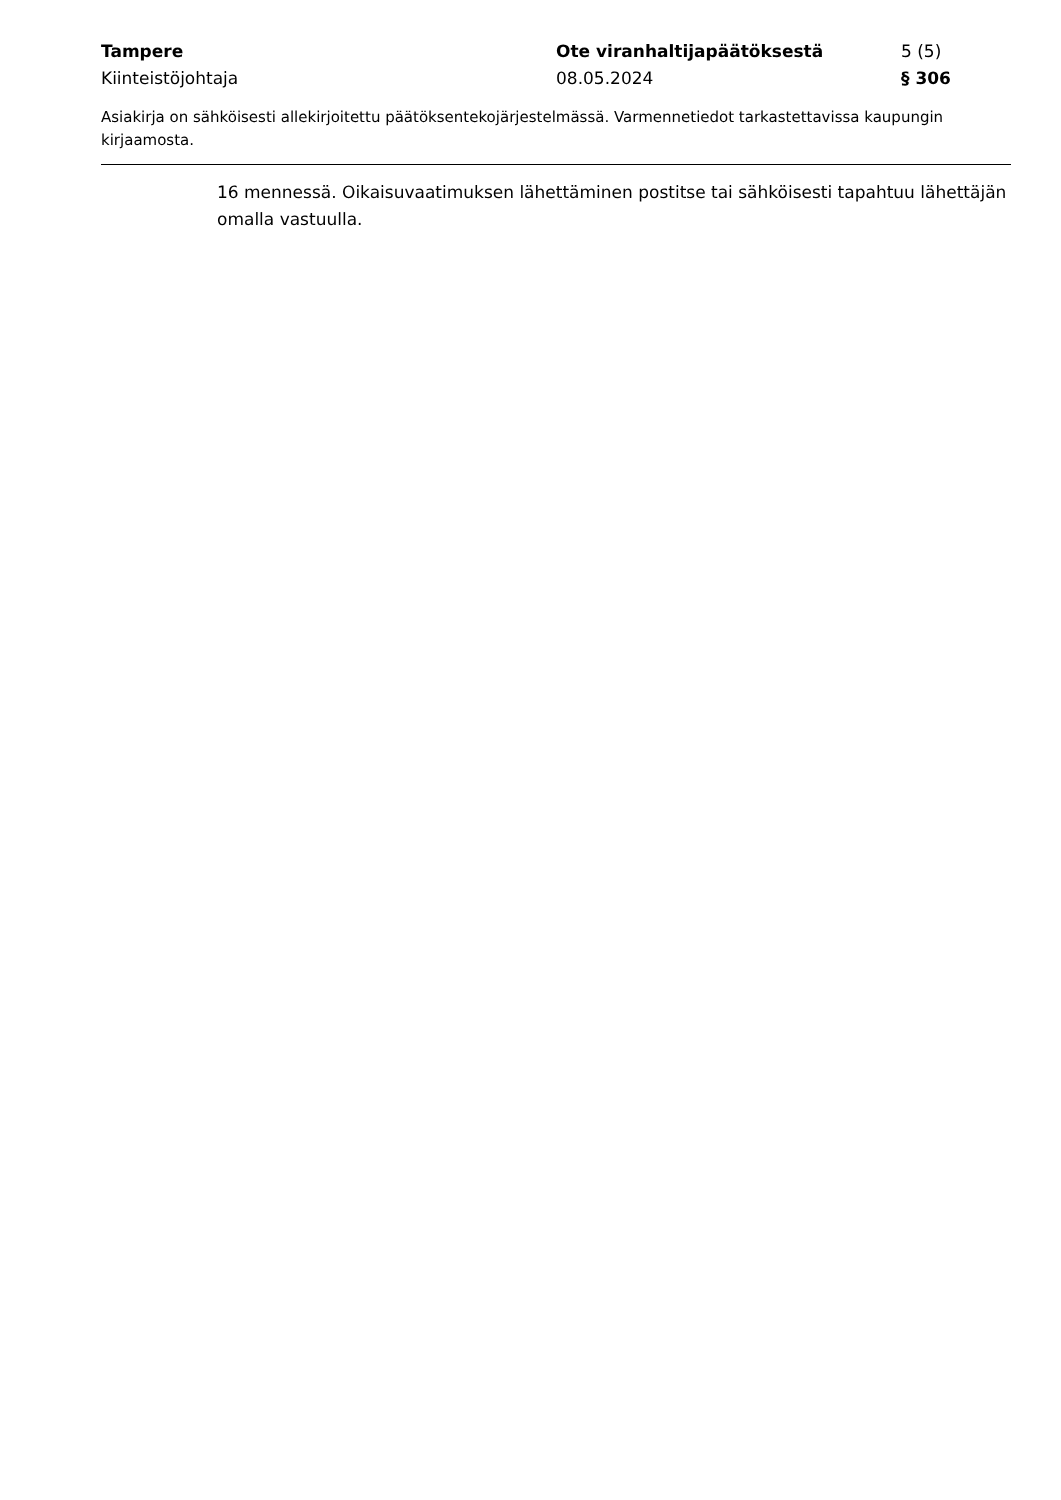Tampere Ote viranhaltijapäätöksestä 5 (5)
Kiinteistöjohtaja 08.05.2024 § 306
Asiakirja on sähköisesti allekirjoitettu päätöksentekojärjestelmässä. Varmennetiedot tarkastettavissa kaupungin kirjaamosta.
16 mennessä. Oikaisuvaatimuksen lähettäminen postitse tai sähköisesti tapahtuu lähettäjän omalla vastuulla.